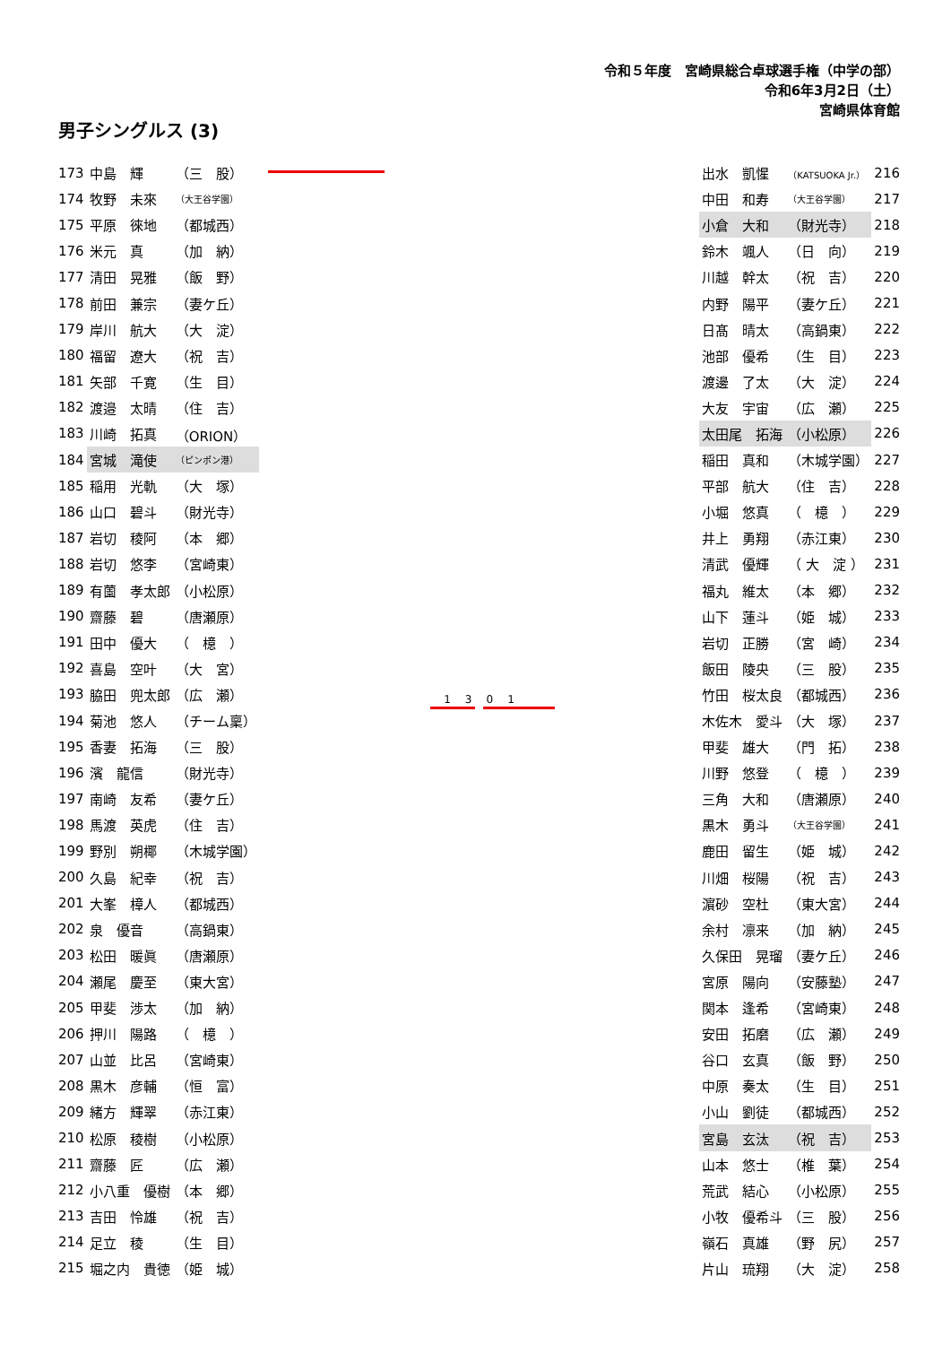令和５年度　宮崎県総合卓球選手権（中学の部）
令和6年3月2日（土）
宮崎県体育館
男子シングルス (3)
| 173 | 中島 輝 | （三 股） |
| 174 | 牧野 未來 | （大王谷学園） |
| 175 | 平原 徠地 | （都城西） |
| 176 | 米元 真 | （加 納） |
| 177 | 清田 晃雅 | （飯 野） |
| 178 | 前田 兼宗 | （妻ケ丘） |
| 179 | 岸川 航大 | （大 淀） |
| 180 | 福留 遼大 | （祝 吉） |
| 181 | 矢部 千寛 | （生 目） |
| 182 | 渡邉 太晴 | （住 吉） |
| 183 | 川崎 拓真 | （ORION） |
| 184 | 宮城 滝使 | （ピンポン港） |
| 185 | 稲用 光軌 | （大 塚） |
| 186 | 山口 碧斗 | （財光寺） |
| 187 | 岩切 稜阿 | （本 郷） |
| 188 | 岩切 悠李 | （宮崎東） |
| 189 | 有薗 孝太郎 | （小松原） |
| 190 | 齋藤 碧 | （唐瀬原） |
| 191 | 田中 優大 | （ 檍 ） |
| 192 | 喜島 空叶 | （大 宮） |
| 193 | 脇田 兜太郎 | （広 瀬） |
| 194 | 菊池 悠人 | （チーム稟） |
| 195 | 香妻 拓海 | （三 股） |
| 196 | 濱 龍信 | （財光寺） |
| 197 | 南崎 友希 | （妻ケ丘） |
| 198 | 馬渡 英虎 | （住 吉） |
| 199 | 野別 朔椰 | （木城学園） |
| 200 | 久島 紀幸 | （祝 吉） |
| 201 | 大峯 樟人 | （都城西） |
| 202 | 泉 優音 | （高鍋東） |
| 203 | 松田 暖眞 | （唐瀬原） |
| 204 | 瀬尾 慶至 | （東大宮） |
| 205 | 甲斐 渉太 | （加 納） |
| 206 | 押川 陽路 | （ 檍 ） |
| 207 | 山並 比呂 | （宮崎東） |
| 208 | 黒木 彦輔 | （恒 富） |
| 209 | 緒方 輝翠 | （赤江東） |
| 210 | 松原 稜樹 | （小松原） |
| 211 | 齋藤 匠 | （広 瀬） |
| 212 | 小八重 優樹 | （本 郷） |
| 213 | 吉田 怜雄 | （祝 吉） |
| 214 | 足立 稜 | （生 目） |
| 215 | 堀之内 貴徳 | （姫 城） |
1301
| 出水 凱惺 | （KATSUOKA Jr.） | 216 |
| 中田 和寿 | （大王谷学園） | 217 |
| 小倉 大和 | （財光寺） | 218 |
| 鈴木 颯人 | （日 向） | 219 |
| 川越 幹太 | （祝 吉） | 220 |
| 内野 陽平 | （妻ケ丘） | 221 |
| 日髙 晴太 | （高鍋東） | 222 |
| 池部 優希 | （生 目） | 223 |
| 渡邊 了太 | （大 淀） | 224 |
| 大友 宇宙 | （広 瀬） | 225 |
| 太田尾 拓海 | （小松原） | 226 |
| 稲田 真和 | （木城学園） | 227 |
| 平部 航大 | （住 吉） | 228 |
| 小堀 悠真 | （ 檍 ） | 229 |
| 井上 勇翔 | （赤江東） | 230 |
| 清武 優輝 | （ 大 淀 ） | 231 |
| 福丸 維太 | （本 郷） | 232 |
| 山下 蓮斗 | （姫 城） | 233 |
| 岩切 正勝 | （宮 崎） | 234 |
| 飯田 陵央 | （三 股） | 235 |
| 竹田 桜太良 | （都城西） | 236 |
| 木佐木 愛斗 | （大 塚） | 237 |
| 甲斐 雄大 | （門 拓） | 238 |
| 川野 悠登 | （ 檍 ） | 239 |
| 三角 大和 | （唐瀬原） | 240 |
| 黒木 勇斗 | （大王谷学園） | 241 |
| 鹿田 留生 | （姫 城） | 242 |
| 川畑 桜陽 | （祝 吉） | 243 |
| 濵砂 空杜 | （東大宮） | 244 |
| 余村 凛来 | （加 納） | 245 |
| 久保田 晃瑠 | （妻ケ丘） | 246 |
| 宮原 陽向 | （安藤塾） | 247 |
| 関本 逢希 | （宮崎東） | 248 |
| 安田 拓磨 | （広 瀬） | 249 |
| 谷口 玄真 | （飯 野） | 250 |
| 中原 奏太 | （生 目） | 251 |
| 小山 劉徒 | （都城西） | 252 |
| 宮島 玄汰 | （祝 吉） | 253 |
| 山本 悠士 | （椎 葉） | 254 |
| 荒武 結心 | （小松原） | 255 |
| 小牧 優希斗 | （三 股） | 256 |
| 嶺石 真雄 | （野 尻） | 257 |
| 片山 琉翔 | （大 淀） | 258 |